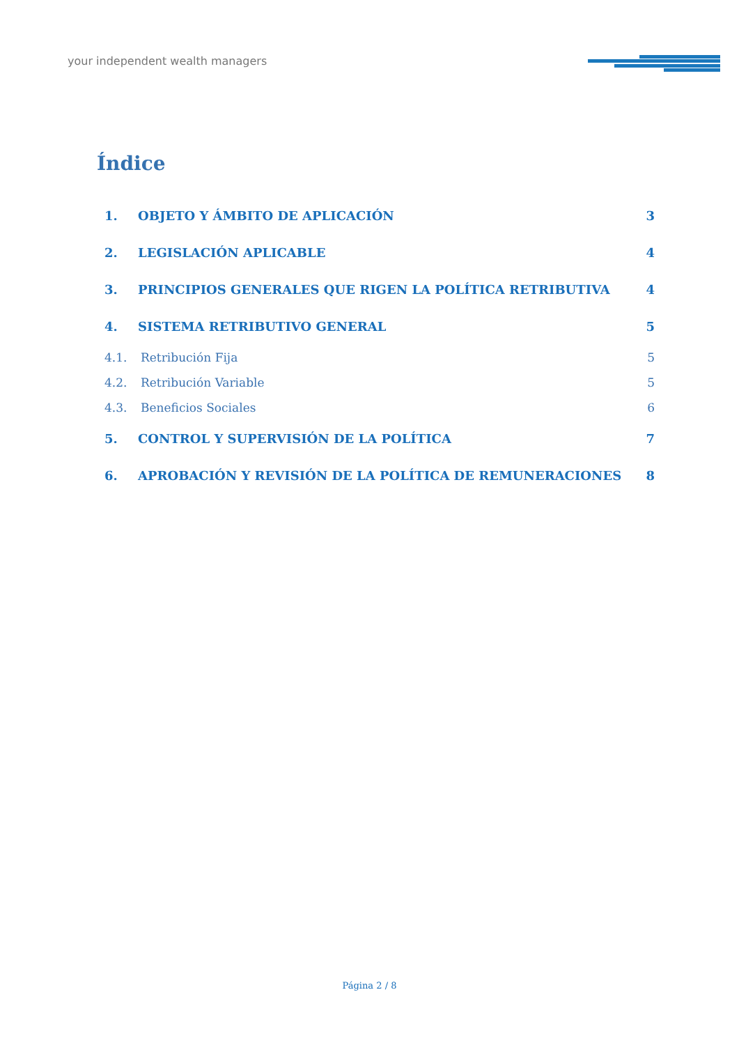your independent wealth managers
Índice
1. OBJETO Y ÁMBITO DE APLICACIÓN 3
2. LEGISLACIÓN APLICABLE 4
3. PRINCIPIOS GENERALES QUE RIGEN LA POLÍTICA RETRIBUTIVA 4
4. SISTEMA RETRIBUTIVO GENERAL 5
4.1. Retribución Fija 5
4.2. Retribución Variable 5
4.3. Beneficios Sociales 6
5. CONTROL Y SUPERVISIÓN DE LA POLÍTICA 7
6. APROBACIÓN Y REVISIÓN DE LA POLÍTICA DE REMUNERACIONES 8
Página 2 / 8